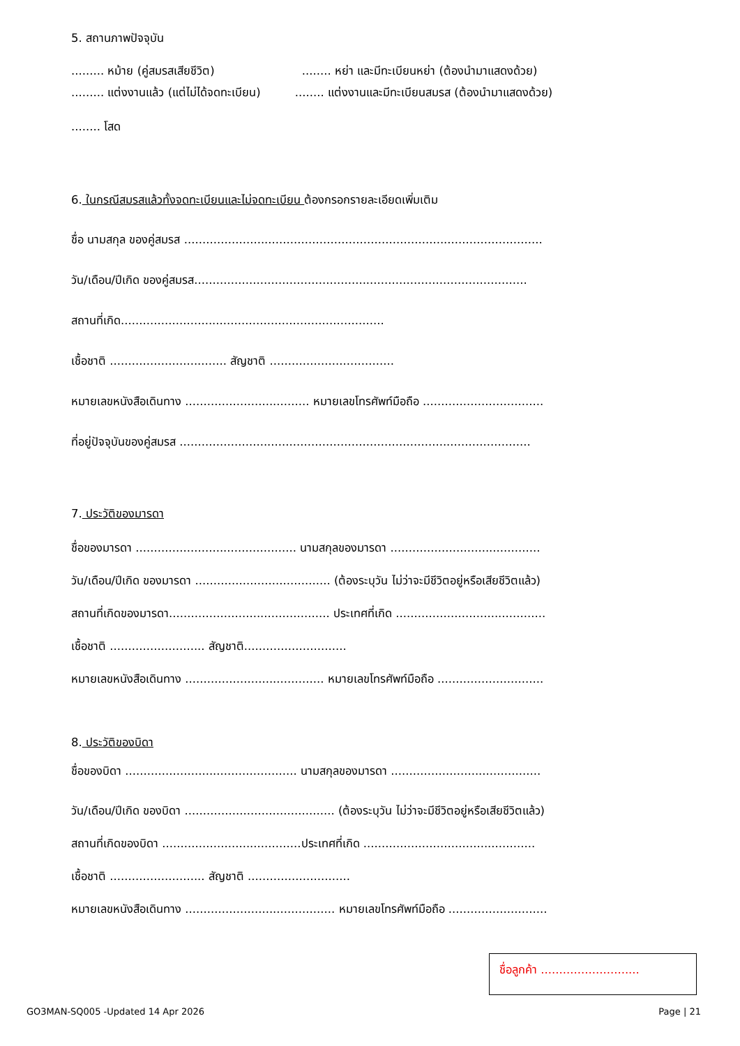5. สถานภาพปัจจุบัน
......... หม้าย (คู่สมรสเสียชีวิต) ........ หย่า และมีทะเบียนหย่า (ต้องนำมาแสดงด้วย)
......... แต่งงานแล้ว (แต่ไม่ได้จดทะเบียน) ........ แต่งงานและมีทะเบียนสมรส (ต้องนำมาแสดงด้วย)
........ โสด
6. ในกรณีสมรสแล้วทั้งจดทะเบียนและไม่จดทะเบียน ต้องกรอกรายละเอียดเพิ่มเติม
ชื่อ นามสกุล ของคู่สมรส ..................................................................................................
วัน/เดือน/ปีเกิด ของคู่สมรส...........................................................................................
สถานที่เกิด........................................................................
เชื้อชาติ ................................ สัญชาติ ..................................
หมายเลขหนังสือเดินทาง .................................. หมายเลขโทรศัพท์มือถือ .................................
ที่อยู่ปัจจุบันของคู่สมรส ................................................................................................
7. ประวัติของมารดา
ชื่อของมารดา ............................................ นามสกุลของมารดา .........................................
วัน/เดือน/ปีเกิด ของมารดา ..................................... (ต้องระบุวัน ไม่ว่าจะมีชีวิตอยู่หรือเสียชีวิตแล้ว)
สถานที่เกิดของมารดา............................................ ประเทศที่เกิด .........................................
เชื้อชาติ .......................... สัญชาติ............................
หมายเลขหนังสือเดินทาง ...................................... หมายเลขโทรศัพท์มือถือ .............................
8. ประวัติของบิดา
ชื่อของบิดา ............................................... นามสกุลของมารดา .........................................
วัน/เดือน/ปีเกิด ของบิดา ......................................... (ต้องระบุวัน ไม่ว่าจะมีชีวิตอยู่หรือเสียชีวิตแล้ว)
สถานที่เกิดของบิดา ......................................ประเทศที่เกิด ...............................................
เชื้อชาติ .......................... สัญชาติ ............................
หมายเลขหนังสือเดินทาง ......................................... หมายเลขโทรศัพท์มือถือ ...........................
ชื่อลูกค้า ...........................
GO3MAN-SQ005 -Updated 14 Apr 2026 Page | 21